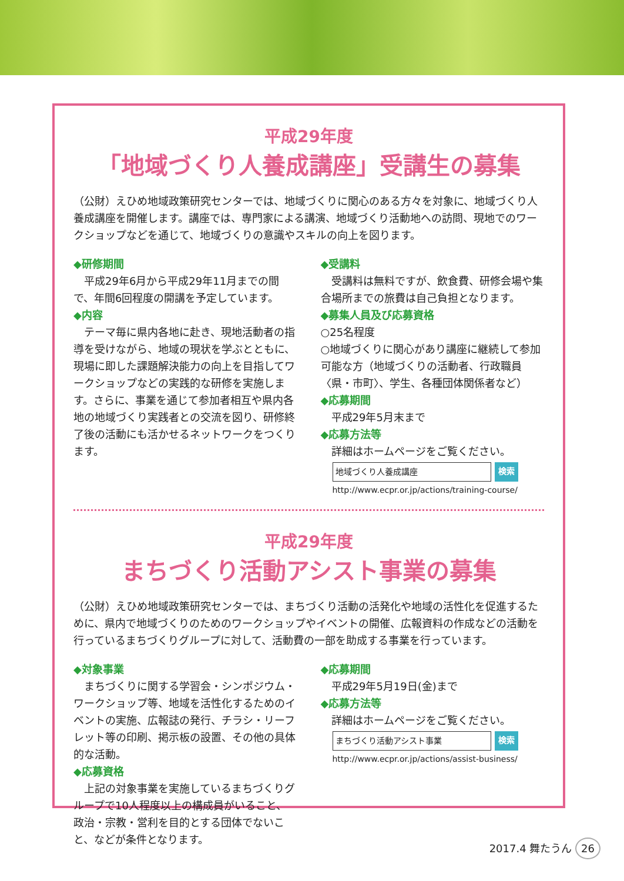平成29年度
「地域づくり人養成講座」受講生の募集
（公財）えひめ地域政策研究センターでは、地域づくりに関心のある方々を対象に、地域づくり人養成講座を開催します。講座では、専門家による講演、地域づくり活動地への訪問、現地でのワークショップなどを通じて、地域づくりの意識やスキルの向上を図ります。
◆研修期間
平成29年6月から平成29年11月までの間で、年間6回程度の開講を予定しています。
◆内容
テーマ毎に県内各地に赴き、現地活動者の指導を受けながら、地域の現状を学ぶとともに、現場に即した課題解決能力の向上を目指してワークショップなどの実践的な研修を実施します。さらに、事業を通じて参加者相互や県内各地の地域づくり実践者との交流を図り、研修終了後の活動にも活かせるネットワークをつくります。
◆受講料
受講料は無料ですが、飲食費、研修会場や集合場所までの旅費は自己負担となります。
◆募集人員及び応募資格
○25名程度
○地域づくりに関心があり講座に継続して参加可能な方（地域づくりの活動者、行政職員〈県・市町〉、学生、各種団体関係者など）
◆応募期間
平成29年5月末まで
◆応募方法等
詳細はホームページをご覧ください。
地域づくり人養成講座 検索
http://www.ecpr.or.jp/actions/training-course/
平成29年度
まちづくり活動アシスト事業の募集
（公財）えひめ地域政策研究センターでは、まちづくり活動の活発化や地域の活性化を促進するために、県内で地域づくりのためのワークショップやイベントの開催、広報資料の作成などの活動を行っているまちづくりグループに対して、活動費の一部を助成する事業を行っています。
◆対象事業
まちづくりに関する学習会・シンポジウム・ワークショップ等、地域を活性化するためのイベントの実施、広報誌の発行、チラシ・リーフレット等の印刷、掲示板の設置、その他の具体的な活動。
◆応募資格
上記の対象事業を実施しているまちづくりグループで10人程度以上の構成員がいること、政治・宗教・営利を目的とする団体でないこと、などが条件となります。
◆応募期間
平成29年5月19日(金)まで
◆応募方法等
詳細はホームページをご覧ください。
まちづくり活動アシスト事業 検索
http://www.ecpr.or.jp/actions/assist-business/
2017.4 舞たうん 26